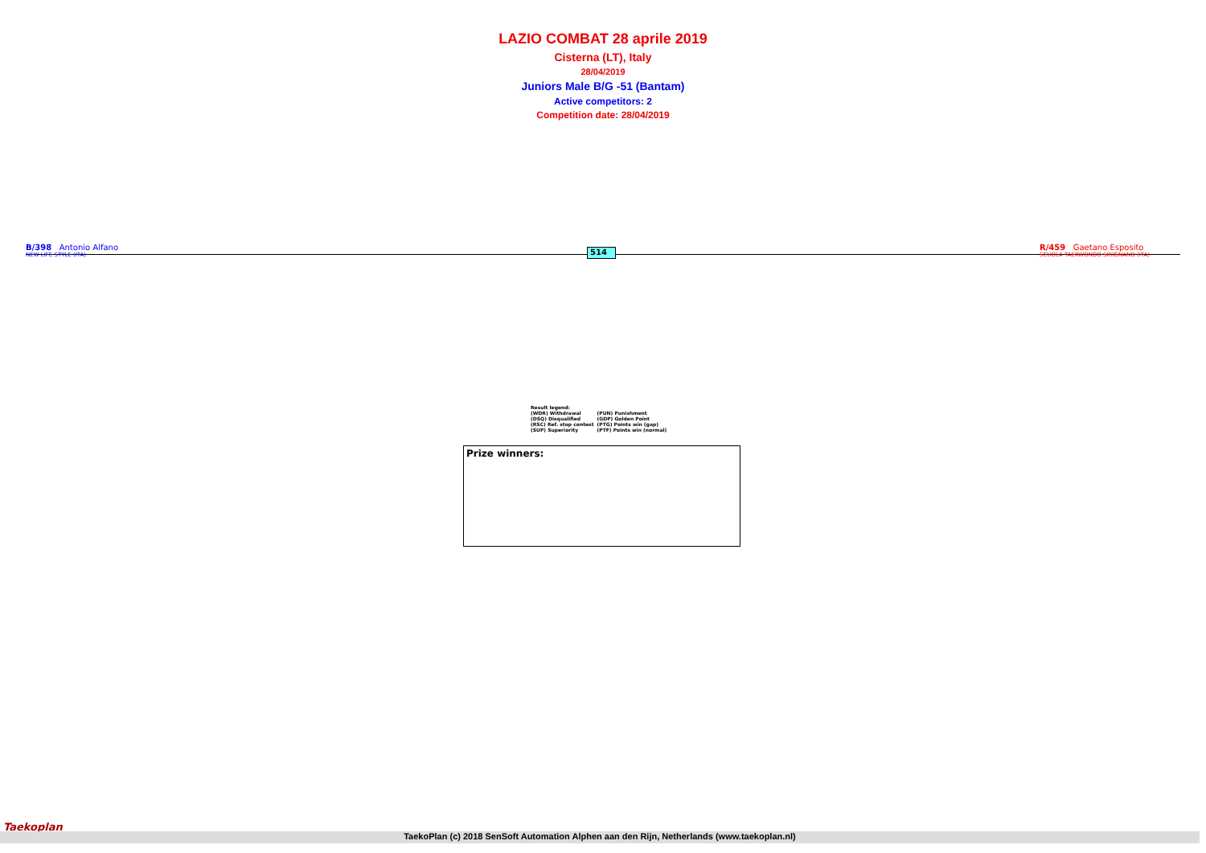LAZIO COMBAT 28 aprile 2019
Cisterna (LT), Italy
28/04/2019
Juniors Male B/G -51 (Bantam)
Active competitors: 2
Competition date: 28/04/2019
B/398 Antonio Alfano
NEW LIFE STYLE (ITA)
514
R/459 Gaetano Esposito
SCUOLA TAEKWONDO SIRIGNANO (ITA)
| Result legend: | |
| (WDR) Withdrawal | (PUN) Punishment |
| (DSQ) Disqualified | (GDP) Golden Point |
| (RSC) Ref. stop contest | (PTG) Points win (gap) |
| (SUP) Superiority | (PTF) Points win (normal) |
Prize winners:
Taekoplan
TaekoPlan (c) 2018 SenSoft Automation Alphen aan den Rijn, Netherlands (www.taekoplan.nl)